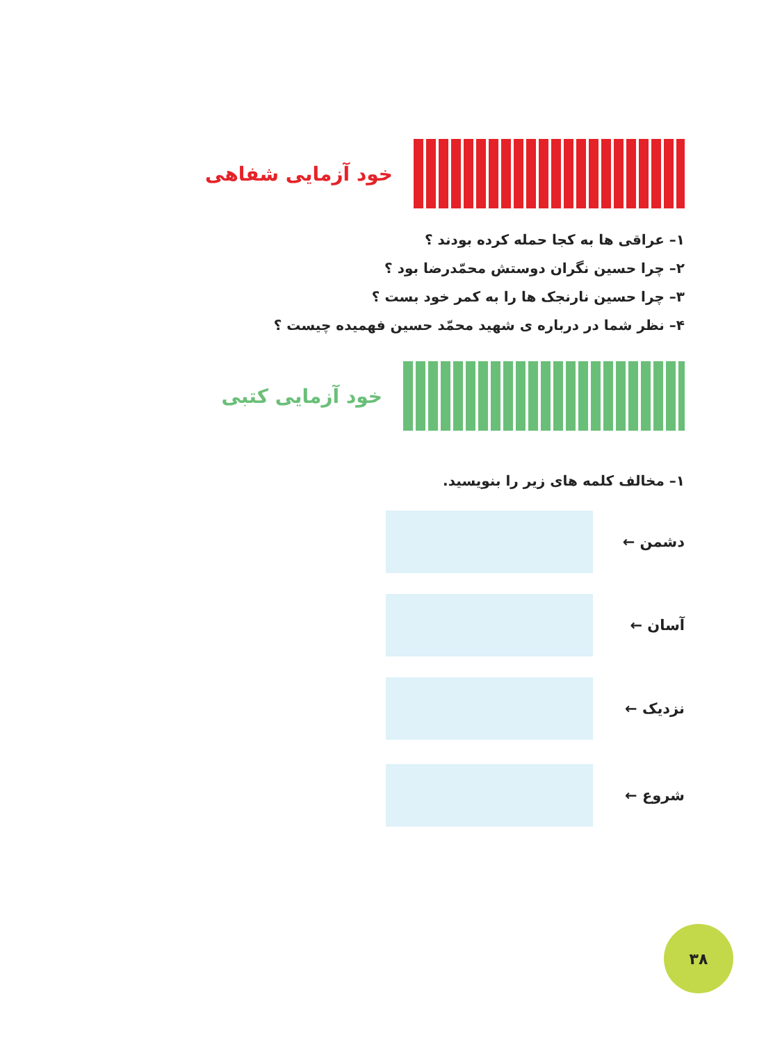خود آزمایی شفاهی
۱– عراقی ها به کجا حمله کرده بودند ؟
۲– چرا حسین نگران دوستش محمّدرضا بود ؟
۳– چرا حسین نارنجک ها را به کمر خود بست ؟
۴– نظر شما در درباره ی شهید محمّد حسین فهمیده چیست ؟
خود آزمایی کتبی
۱– مخالف کلمه های زیر را بنویسید.
دشمن ←
آسان ←
نزدیک ←
شروع ←
۳۸